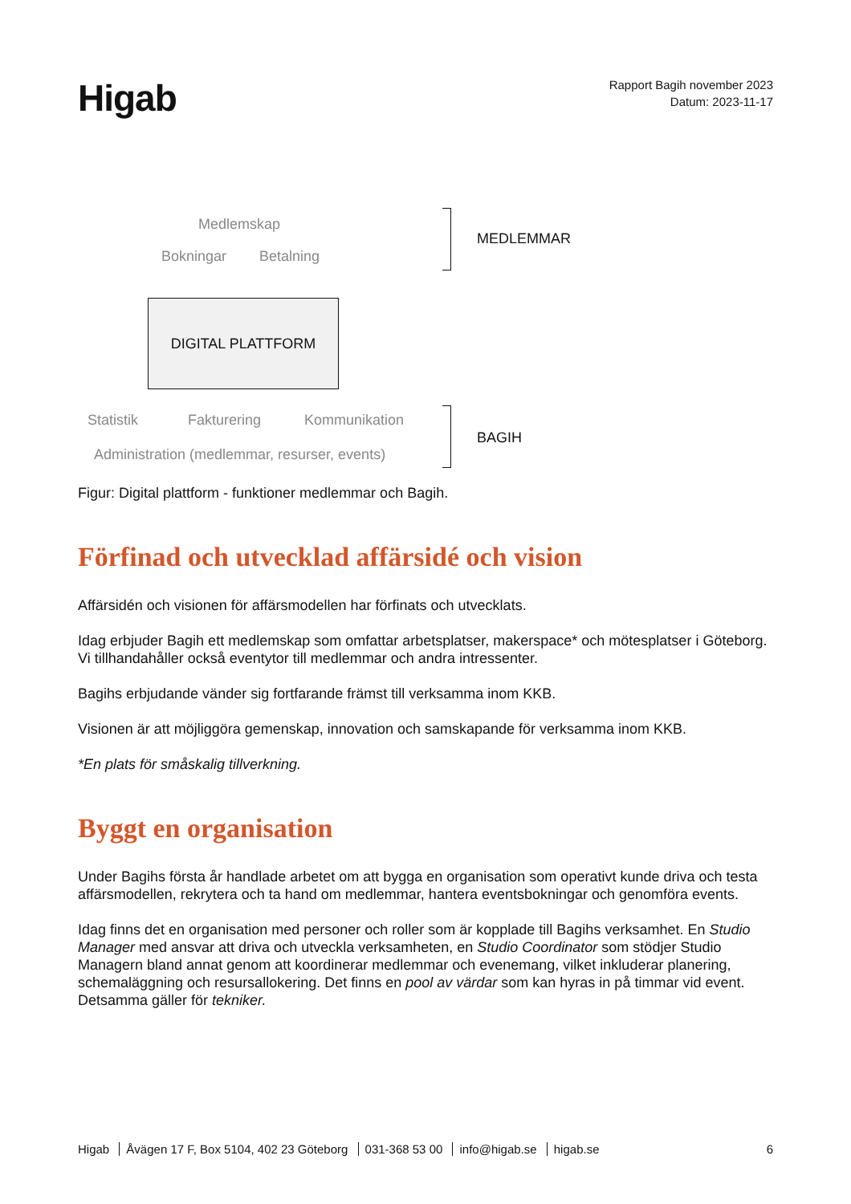Higab
Rapport Bagih november 2023
Datum: 2023-11-17
Medlemskap
Bokningar Betalning
MEDLEMMAR
DIGITAL PLATTFORM
Statistik Fakturering Kommunikation
Administration (medlemmar, resurser, events)
BAGIH
Figur: Digital plattform - funktioner medlemmar och Bagih.
Förfinad och utvecklad affärsidé och vision
Affärsidén och visionen för affärsmodellen har förfinats och utvecklats.
Idag erbjuder Bagih ett medlemskap som omfattar arbetsplatser, makerspace* och mötesplatser i Göteborg. Vi tillhandahåller också eventytor till medlemmar och andra intressenter.
Bagihs erbjudande vänder sig fortfarande främst till verksamma inom KKB.
Visionen är att möjliggöra gemenskap, innovation och samskapande för verksamma inom KKB.
*En plats för småskalig tillverkning.
Byggt en organisation
Under Bagihs första år handlade arbetet om att bygga en organisation som operativt kunde driva och testa affärsmodellen, rekrytera och ta hand om medlemmar, hantera eventsbokningar och genomföra events.
Idag finns det en organisation med personer och roller som är kopplade till Bagihs verksamhet. En Studio Manager med ansvar att driva och utveckla verksamheten, en Studio Coordinator som stödjer Studio Managern bland annat genom att koordinerar medlemmar och evenemang, vilket inkluderar planering, schemaläggning och resursallokering. Det finns en pool av värdar som kan hyras in på timmar vid event. Detsamma gäller för tekniker.
Higab Åvägen 17 F, Box 5104, 402 23 Göteborg 031-368 53 00 info@higab.se higab.se
6